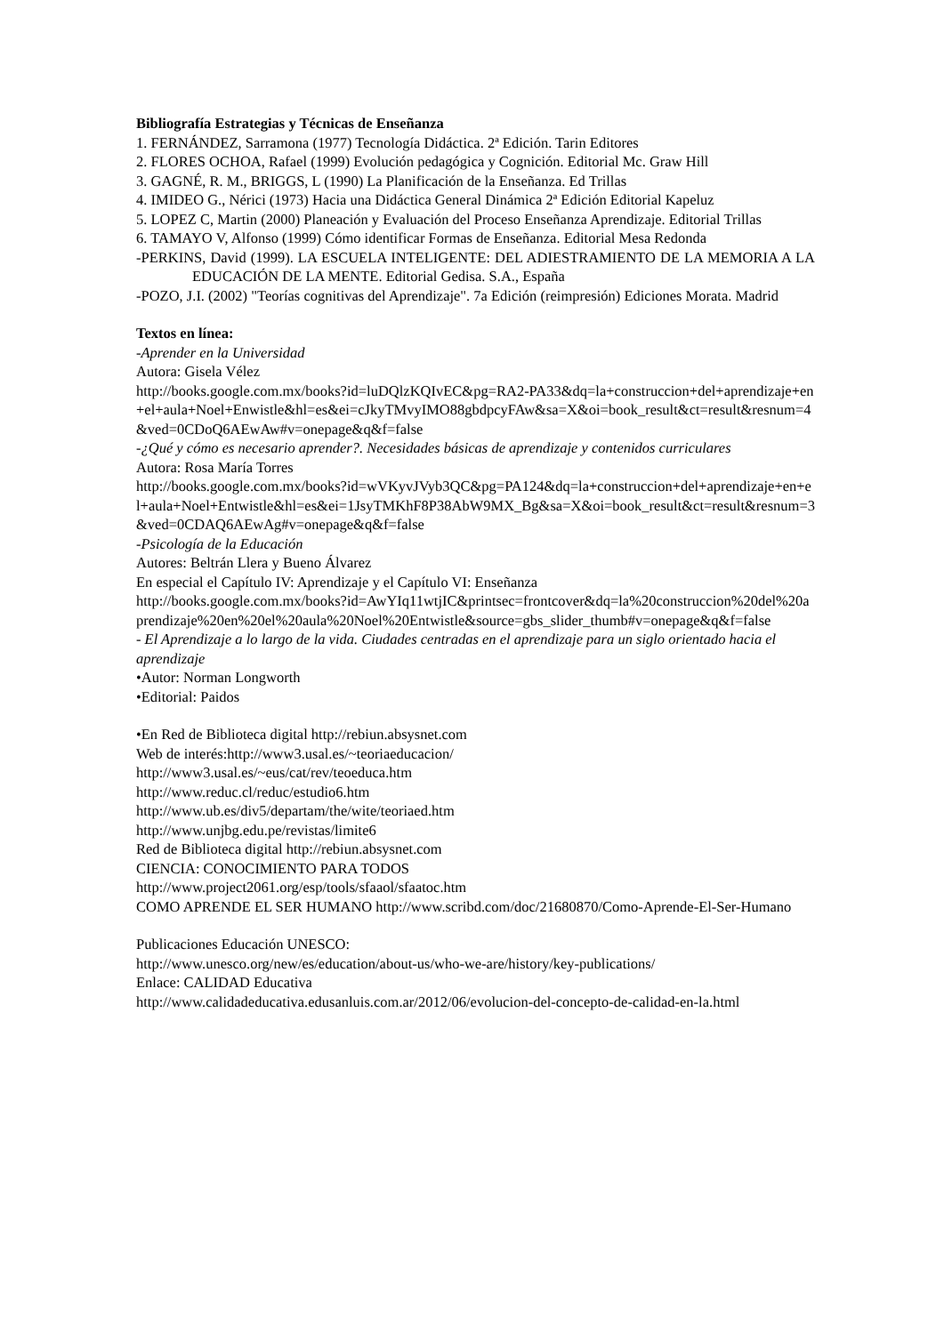Bibliografía Estrategias y Técnicas de Enseñanza
1. FERNÁNDEZ, Sarramona (1977) Tecnología Didáctica. 2ª Edición. Tarin Editores
2. FLORES OCHOA, Rafael (1999) Evolución pedagógica y Cognición. Editorial Mc. Graw Hill
3. GAGNÉ, R. M., BRIGGS, L (1990) La Planificación de la Enseñanza. Ed Trillas
4. IMIDEO G., Nérici (1973) Hacia una Didáctica General Dinámica 2ª Edición Editorial Kapeluz
5. LOPEZ C, Martin (2000) Planeación y Evaluación del Proceso Enseñanza Aprendizaje. Editorial Trillas
6. TAMAYO V, Alfonso (1999) Cómo identificar Formas de Enseñanza. Editorial Mesa Redonda
-PERKINS, David (1999). LA ESCUELA INTELIGENTE: DEL ADIESTRAMIENTO DE LA MEMORIA A LA EDUCACIÓN DE LA MENTE. Editorial Gedisa. S.A., España
-POZO, J.I. (2002) "Teorías cognitivas del Aprendizaje". 7a Edición (reimpresión) Ediciones Morata. Madrid
Textos en línea:
-Aprender en la Universidad
Autora: Gisela Vélez
http://books.google.com.mx/books?id=luDQlzKQIvEC&pg=RA2-PA33&dq=la+construccion+del+aprendizaje+en+el+aula+Noel+Enwistle&hl=es&ei=cJkyTMvyIMO88gbdpcyFAw&sa=X&oi=book_result&ct=result&resnum=4&ved=0CDoQ6AEwAw#v=onepage&q&f=false
-¿Qué y cómo es necesario aprender?. Necesidades básicas de aprendizaje y contenidos curriculares
Autora: Rosa María Torres
http://books.google.com.mx/books?id=wVKyvJVyb3QC&pg=PA124&dq=la+construccion+del+aprendizaje+en+el+aula+Noel+Entwistle&hl=es&ei=1JsyTMKhF8P38AbW9MX_Bg&sa=X&oi=book_result&ct=result&resnum=3&ved=0CDAQ6AEwAg#v=onepage&q&f=false
-Psicología de la Educación
Autores: Beltrán Llera y Bueno Álvarez
En especial el Capítulo IV: Aprendizaje y el Capítulo VI: Enseñanza
http://books.google.com.mx/books?id=AwYIq11wtjIC&printsec=frontcover&dq=la%20construccion%20del%20aprendizaje%20en%20el%20aula%20Noel%20Entwistle&source=gbs_slider_thumb#v=onepage&q&f=false
- El Aprendizaje a lo largo de la vida. Ciudades centradas en el aprendizaje para un siglo orientado hacia el aprendizaje
•Autor: Norman Longworth
•Editorial: Paidos
•En Red de Biblioteca digital http://rebiun.absysnet.com
Web de interés:http://www3.usal.es/~teoriaeducacion/
http://www3.usal.es/~eus/cat/rev/teoeduca.htm
http://www.reduc.cl/reduc/estudio6.htm
http://www.ub.es/div5/departam/the/wite/teoriaed.htm
http://www.unjbg.edu.pe/revistas/limite6
Red de Biblioteca digital http://rebiun.absysnet.com
CIENCIA: CONOCIMIENTO PARA TODOS
http://www.project2061.org/esp/tools/sfaaol/sfaatoc.htm
COMO APRENDE EL SER HUMANO http://www.scribd.com/doc/21680870/Como-Aprende-El-Ser-Humano
Publicaciones Educación UNESCO:
http://www.unesco.org/new/es/education/about-us/who-we-are/history/key-publications/
Enlace: CALIDAD Educativa
http://www.calidadeducativa.edusanluis.com.ar/2012/06/evolucion-del-concepto-de-calidad-en-la.html